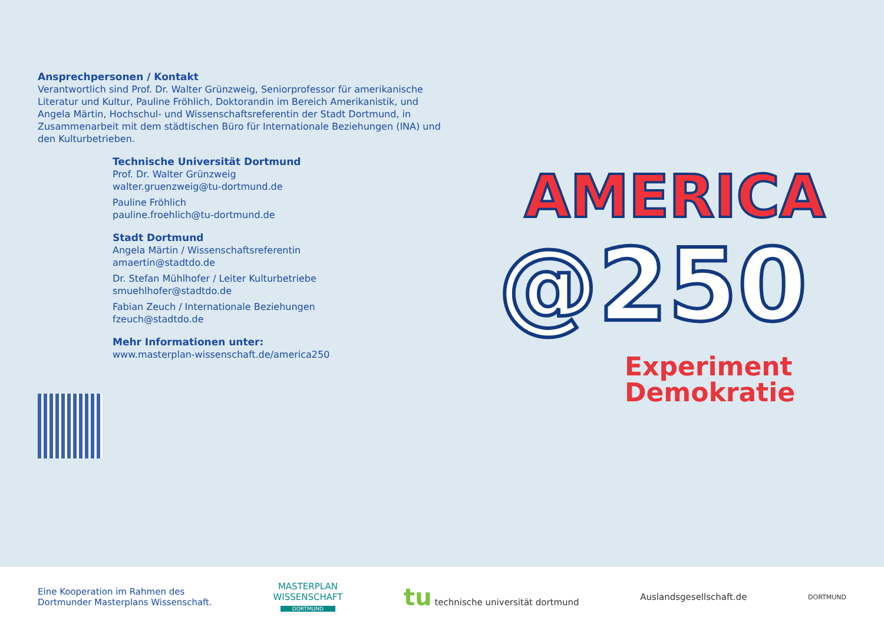Ansprechpersonen / Kontakt
Verantwortlich sind Prof. Dr. Walter Grünzweig, Seniorprofessor für amerikanische Literatur und Kultur, Pauline Fröhlich, Doktorandin im Bereich Amerikanistik, und Angela Märtin, Hochschul- und Wissenschaftsreferentin der Stadt Dortmund, in Zusammenarbeit mit dem städtischen Büro für Internationale Beziehungen (INA) und den Kulturbetrieben.
Technische Universität Dortmund
Prof. Dr. Walter Grünzweig
walter.gruenzweig@tu-dortmund.de
Pauline Fröhlich
pauline.froehlich@tu-dortmund.de
Stadt Dortmund
Angela Märtin / Wissenschaftsreferentin
amaertin@stadtdo.de
Dr. Stefan Mühlhofer / Leiter Kulturbetriebe
smuehlhofer@stadtdo.de
Fabian Zeuch / Internationale Beziehungen
fzeuch@stadtdo.de
Mehr Informationen unter:
www.masterplan-wissenschaft.de/america250
AMERICA
@250
Experiment
Demokratie
Eine Kooperation im Rahmen des
Dortmunder Masterplans Wissenschaft.
MASTERPLAN
WISSENSCHAFT
DORTMUND
tu technische universität dortmund
Auslandsgesellschaft.de
DORTMUND